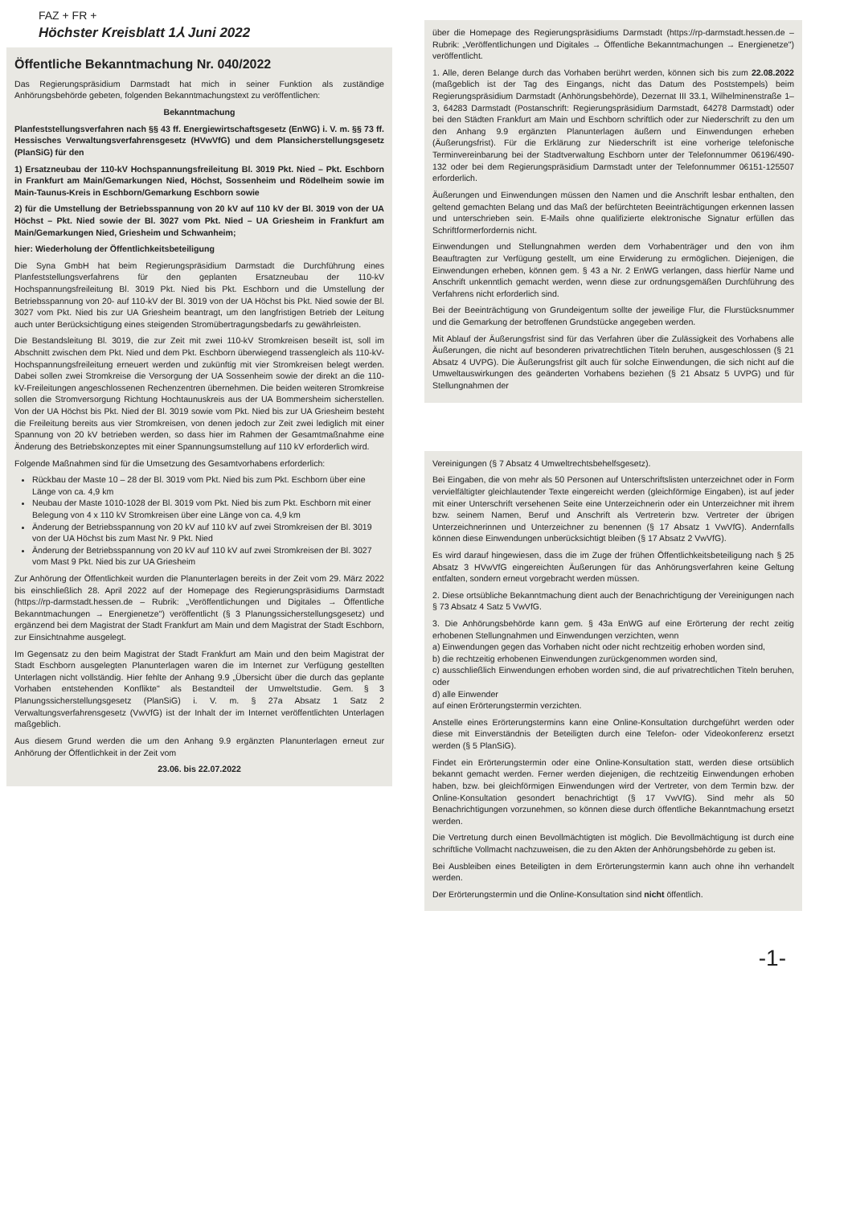FAZ + FR +
Höchster Kreisblatt 1⅄ Juni 2022
Öffentliche Bekanntmachung Nr. 040/2022
Das Regierungspräsidium Darmstadt hat mich in seiner Funktion als zuständige Anhörungsbehörde gebeten, folgenden Bekanntmachungstext zu veröffentlichen:
Bekanntmachung
Planfeststellungsverfahren nach §§ 43 ff. Energiewirtschaftsgesetz (EnWG) i. V. m. §§ 73 ff. Hessisches Verwaltungsverfahrensgesetz (HVwVfG) und dem Plansicherstellungsgesetz (PlanSiG) für den
1) Ersatzneubau der 110-kV Hochspannungsfreileitung Bl. 3019 Pkt. Nied – Pkt. Eschborn in Frankfurt am Main/Gemarkungen Nied, Höchst, Sossenheim und Rödelheim sowie im Main-Taunus-Kreis in Eschborn/Gemarkung Eschborn sowie
2) für die Umstellung der Betriebsspannung von 20 kV auf 110 kV der Bl. 3019 von der UA Höchst – Pkt. Nied sowie der Bl. 3027 vom Pkt. Nied – UA Griesheim in Frankfurt am Main/Gemarkungen Nied, Griesheim und Schwanheim;
hier: Wiederholung der Öffentlichkeitsbeteiligung
Die Syna GmbH hat beim Regierungspräsidium Darmstadt die Durchführung eines Planfeststellungsverfahrens für den geplanten Ersatzneubau der 110-kV Hochspannungsfreileitung Bl. 3019 Pkt. Nied bis Pkt. Eschborn und die Umstellung der Betriebsspannung von 20- auf 110-kV der Bl. 3019 von der UA Höchst bis Pkt. Nied sowie der Bl. 3027 vom Pkt. Nied bis zur UA Griesheim beantragt, um den langfristigen Betrieb der Leitung auch unter Berücksichtigung eines steigenden Stromübertragungsbedarfs zu gewährleisten.
Die Bestandsleitung Bl. 3019, die zur Zeit mit zwei 110-kV Stromkreisen beseilt ist, soll im Abschnitt zwischen dem Pkt. Nied und dem Pkt. Eschborn überwiegend trassengleich als 110-kV-Hochspannungsfreileitung erneuert werden und zukünftig mit vier Stromkreisen belegt werden. Dabei sollen zwei Stromkreise die Versorgung der UA Sossenheim sowie der direkt an die 110-kV-Freileitungen angeschlossenen Rechenzentren übernehmen. Die beiden weiteren Stromkreise sollen die Stromversorgung Richtung Hochtaunuskreis aus der UA Bommersheim sicherstellen. Von der UA Höchst bis Pkt. Nied der Bl. 3019 sowie vom Pkt. Nied bis zur UA Griesheim besteht die Freileitung bereits aus vier Stromkreisen, von denen jedoch zur Zeit zwei lediglich mit einer Spannung von 20 kV betrieben werden, so dass hier im Rahmen der Gesamtmaßnahme eine Änderung des Betriebskonzeptes mit einer Spannungsumstellung auf 110 kV erforderlich wird.
Folgende Maßnahmen sind für die Umsetzung des Gesamtvorhabens erforderlich:
Rückbau der Maste 10 – 28 der Bl. 3019 vom Pkt. Nied bis zum Pkt. Eschborn über eine Länge von ca. 4,9 km
Neubau der Maste 1010-1028 der Bl. 3019 vom Pkt. Nied bis zum Pkt. Eschborn mit einer Belegung von 4 x 110 kV Stromkreisen über eine Länge von ca. 4,9 km
Änderung der Betriebsspannung von 20 kV auf 110 kV auf zwei Stromkreisen der Bl. 3019 von der UA Höchst bis zum Mast Nr. 9 Pkt. Nied
Änderung der Betriebsspannung von 20 kV auf 110 kV auf zwei Stromkreisen der Bl. 3027 vom Mast 9 Pkt. Nied bis zur UA Griesheim
Zur Anhörung der Öffentlichkeit wurden die Planunterlagen bereits in der Zeit vom 29. März 2022 bis einschließlich 28. April 2022 auf der Homepage des Regierungspräsidiums Darmstadt (https://rp-darmstadt.hessen.de – Rubrik: „Veröffentlichungen und Digitales → Öffentliche Bekanntmachungen → Energienetze") veröffentlicht (§ 3 Planungssicherstellungsgesetz) und ergänzend bei dem Magistrat der Stadt Frankfurt am Main und dem Magistrat der Stadt Eschborn, zur Einsichtnahme ausgelegt.
Im Gegensatz zu den beim Magistrat der Stadt Frankfurt am Main und den beim Magistrat der Stadt Eschborn ausgelegten Planunterlagen waren die im Internet zur Verfügung gestellten Unterlagen nicht vollständig. Hier fehlte der Anhang 9.9 „Übersicht über die durch das geplante Vorhaben entstehenden Konflikte" als Bestandteil der Umweltstudie. Gem. § 3 Planungssicherstellungsgesetz (PlanSiG) i. V. m. § 27a Absatz 1 Satz 2 Verwaltungsverfahrensgesetz (VwVfG) ist der Inhalt der im Internet veröffentlichten Unterlagen maßgeblich.
Aus diesem Grund werden die um den Anhang 9.9 ergänzten Planunterlagen erneut zur Anhörung der Öffentlichkeit in der Zeit vom
23.06. bis 22.07.2022
über die Homepage des Regierungspräsidiums Darmstadt (https://rp-darmstadt.hessen.de – Rubrik: „Veröffentlichungen und Digitales → Öffentliche Bekanntmachungen → Energienetze") veröffentlicht.
1. Alle, deren Belange durch das Vorhaben berührt werden, können sich bis zum 22.08.2022 (maßgeblich ist der Tag des Eingangs, nicht das Datum des Poststempels) beim Regierungspräsidium Darmstadt (Anhörungsbehörde), Dezernat III 33.1, Wilhelminenstraße 1–3, 64283 Darmstadt (Postanschrift: Regierungspräsidium Darmstadt, 64278 Darmstadt) oder bei den Städten Frankfurt am Main und Eschborn schriftlich oder zur Niederschrift zu den um den Anhang 9.9 ergänzten Planunterlagen äußern und Einwendungen erheben (Äußerungsfrist). Für die Erklärung zur Niederschrift ist eine vorherige telefonische Terminvereinbarung bei der Stadtverwaltung Eschborn unter der Telefonnummer 06196/490-132 oder bei dem Regierungspräsidium Darmstadt unter der Telefonnummer 06151-125507 erforderlich.
Äußerungen und Einwendungen müssen den Namen und die Anschrift lesbar enthalten, den geltend gemachten Belang und das Maß der befürchteten Beeinträchtigungen erkennen lassen und unterschrieben sein. E-Mails ohne qualifizierte elektronische Signatur erfüllen das Schriftformerfordernis nicht.
Einwendungen und Stellungnahmen werden dem Vorhabenträger und den von ihm Beauftragten zur Verfügung gestellt, um eine Erwiderung zu ermöglichen. Diejenigen, die Einwendungen erheben, können gem. § 43 a Nr. 2 EnWG verlangen, dass hierfür Name und Anschrift unkenntlich gemacht werden, wenn diese zur ordnungsgemäßen Durchführung des Verfahrens nicht erforderlich sind.
Bei der Beeinträchtigung von Grundeigentum sollte der jeweilige Flur, die Flurstücksnummer und die Gemarkung der betroffenen Grundstücke angegeben werden.
Mit Ablauf der Äußerungsfrist sind für das Verfahren über die Zulässigkeit des Vorhabens alle Äußerungen, die nicht auf besonderen privatrechtlichen Titeln beruhen, ausgeschlossen (§ 21 Absatz 4 UVPG). Die Äußerungsfrist gilt auch für solche Einwendungen, die sich nicht auf die Umweltauswirkungen des geänderten Vorhabens beziehen (§ 21 Absatz 5 UVPG) und für Stellungnahmen der
Vereinigungen (§ 7 Absatz 4 Umweltrechtsbehelfsgesetz).
Bei Eingaben, die von mehr als 50 Personen auf Unterschriftslisten unterzeichnet oder in Form vervielfältigter gleichlautender Texte eingereicht werden (gleichförmige Eingaben), ist auf jeder mit einer Unterschrift versehenen Seite eine Unterzeichnerin oder ein Unterzeichner mit ihrem bzw. seinem Namen, Beruf und Anschrift als Vertreterin bzw. Vertreter der übrigen Unterzeichnerinnen und Unterzeichner zu benennen (§ 17 Absatz 1 VwVfG). Andernfalls können diese Einwendungen unberücksichtigt bleiben (§ 17 Absatz 2 VwVfG).
Es wird darauf hingewiesen, dass die im Zuge der frühen Öffentlichkeitsbeteiligung nach § 25 Absatz 3 HVwVfG eingereichten Äußerungen für das Anhörungsverfahren keine Geltung entfalten, sondern erneut vorgebracht werden müssen.
2. Diese ortsübliche Bekanntmachung dient auch der Benachrichtigung der Vereinigungen nach § 73 Absatz 4 Satz 5 VwVfG.
3. Die Anhörungsbehörde kann gem. § 43a EnWG auf eine Erörterung der recht zeitig erhobenen Stellungnahmen und Einwendungen verzichten, wenn
a) Einwendungen gegen das Vorhaben nicht oder nicht rechtzeitig erhoben worden sind,
b) die rechtzeitig erhobenen Einwendungen zurückgenommen worden sind,
c) ausschließlich Einwendungen erhoben worden sind, die auf privatrechtlichen Titeln beruhen, oder
d) alle Einwender
auf einen Erörterungstermin verzichten.
Anstelle eines Erörterungstermins kann eine Online-Konsultation durchgeführt werden oder diese mit Einverständnis der Beteiligten durch eine Telefon- oder Videokonferenz ersetzt werden (§ 5 PlanSiG).
Findet ein Erörterungstermin oder eine Online-Konsultation statt, werden diese ortsüblich bekannt gemacht werden. Ferner werden diejenigen, die rechtzeitig Einwendungen erhoben haben, bzw. bei gleichförmigen Einwendungen wird der Vertreter, von dem Termin bzw. der Online-Konsultation gesondert benachrichtigt (§ 17 VwVfG). Sind mehr als 50 Benachrichtigungen vorzunehmen, so können diese durch öffentliche Bekanntmachung ersetzt werden.
Die Vertretung durch einen Bevollmächtigten ist möglich. Die Bevollmächtigung ist durch eine schriftliche Vollmacht nachzuweisen, die zu den Akten der Anhörungsbehörde zu geben ist.
Bei Ausbleiben eines Beteiligten in dem Erörterungstermin kann auch ohne ihn verhandelt werden.
Der Erörterungstermin und die Online-Konsultation sind nicht öffentlich.
-1-